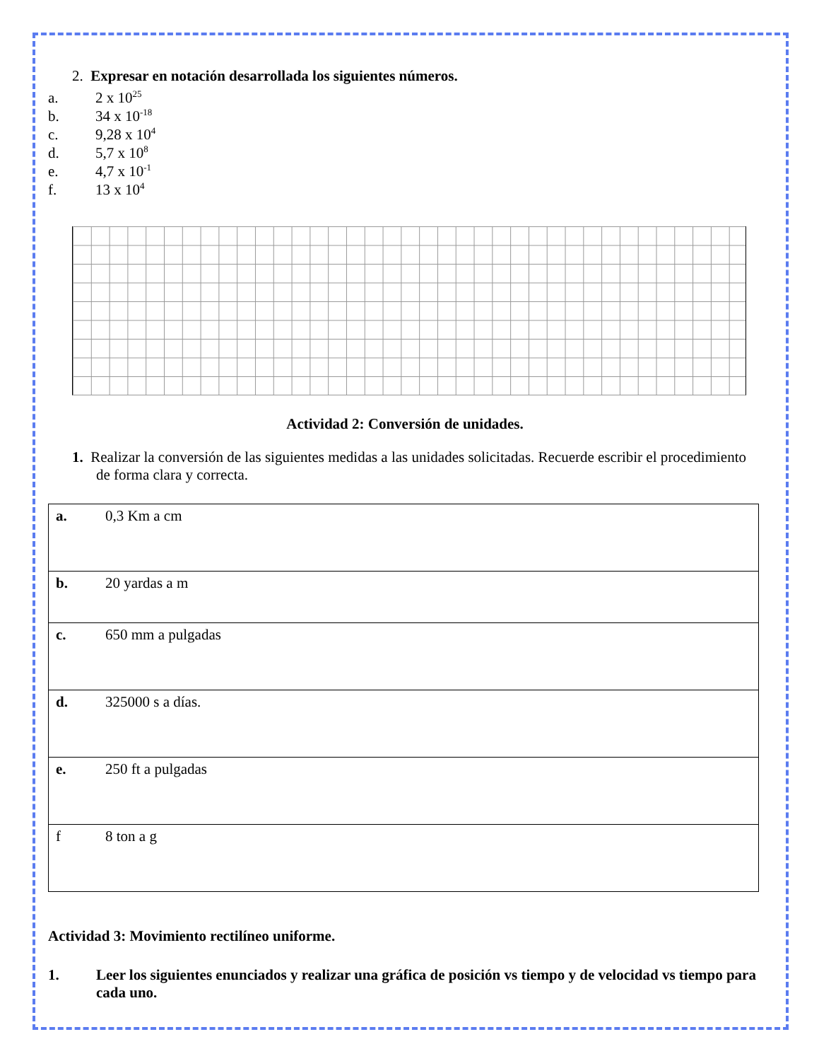2. Expresar en notación desarrollada los siguientes números.
a. 2 x 10<sup>25</sup>
b. 34 x 10<sup>-18</sup>
c. 9,28 x 10<sup>4</sup>
d. 5,7 x 10<sup>8</sup>
e. 4,7 x 10<sup>-1</sup>
f. 13 x 10<sup>4</sup>
Actividad 2: Conversión de unidades.
1. Realizar la conversión de las siguientes medidas a las unidades solicitadas. Recuerde escribir el procedimiento de forma clara y correcta.
| a. 0,3 Km a cm |
| b. 20 yardas a m |
| c. 650 mm a pulgadas |
| d. 325000 s a días. |
| e. 250 ft a pulgadas |
| f 8 ton a g |
Actividad 3: Movimiento rectilíneo uniforme.
1. Leer los siguientes enunciados y realizar una gráfica de posición vs tiempo y de velocidad vs tiempo para cada uno.